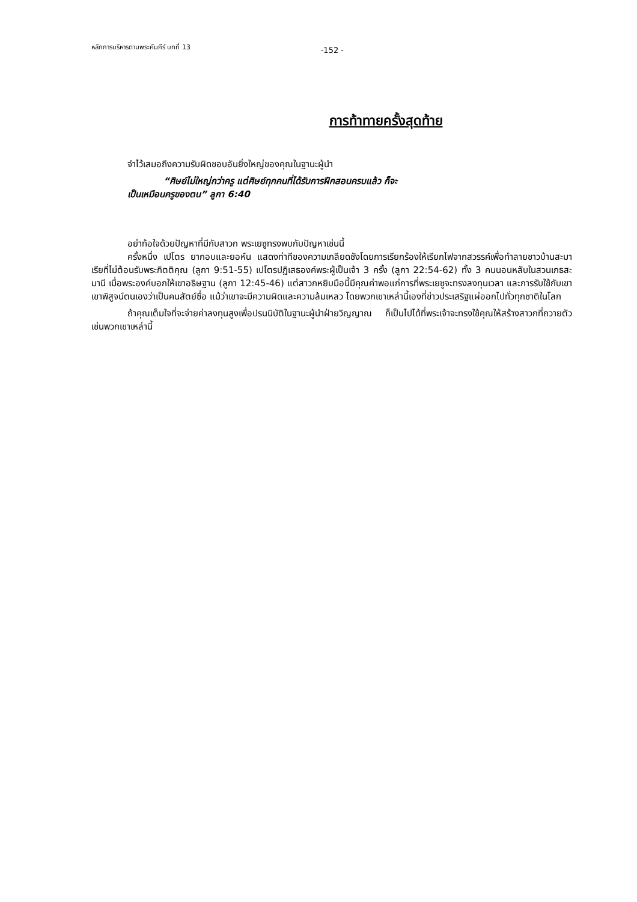หลักการบริหารตามพระคัมภีร์ บทที่ 13 -152 -
การท้าทายครั้งสุดท้าย
จำไว้เสมอถึงความรับผิดชอบอันยิ่งใหญ่ของคุณในฐานะผู้นำ
“ศิษย์ไม่ใหญ่กว่าครู แต่ศิษย์ทุกคนที่ได้รับการฝึกสอนครบแล้ว ก็จะ
เป็นเหมือนครูของตน” ลูกา 6:40
อย่าท้อใจด้วยปัญหาที่มีกับสาวก พระเยซูทรงพบกับปัญหาเช่นนี้
ครั้งหนึ่ง เปโตร ยากอบและยอห์น แสดงท่าทีของความเกลียดชังโดยการเรียกร้องให้เรียกไฟจากสวรรค์เพื่อทำลายชาวบ้านสะมาเรียที่ไม่ต้อนรับพระกิตติคุณ (ลูกา 9:51-55) เปโตรปฏิเสธองค์พระผู้เป็นเจ้า 3 ครั้ง (ลูกา 22:54-62) ทั้ง 3 คนนอนหลับในสวนเกธสะมานี เมื่อพระองค์บอกให้เขาอธิษฐาน (ลูกา 12:45-46) แต่สาวกหยิบมือนี้มีคุณค่าพอแก่การที่พระเยซูจะทรงลงทุนเวลา และการรับใช้กับเขา เขาพิสูจน์ตนเองว่าเป็นคนสัตย์ซื่อ แม้ว่าเขาจะมีความผิดและความล้มเหลว โดยพวกเขาเหล่านี้เองที่ข่าวประเสริฐแผ่ออกไปทั่วทุกชาติในโลก
ถ้าคุณเต็มใจที่จะจ่ายค่าลงทุนสูงเพื่อปรนนิบัติในฐานะผู้นำฝ่ายวิญญาณ ก็เป็นไปได้ที่พระเจ้าจะทรงใช้คุณให้สร้างสาวกที่ถวายตัวเช่นพวกเขาเหล่านี้